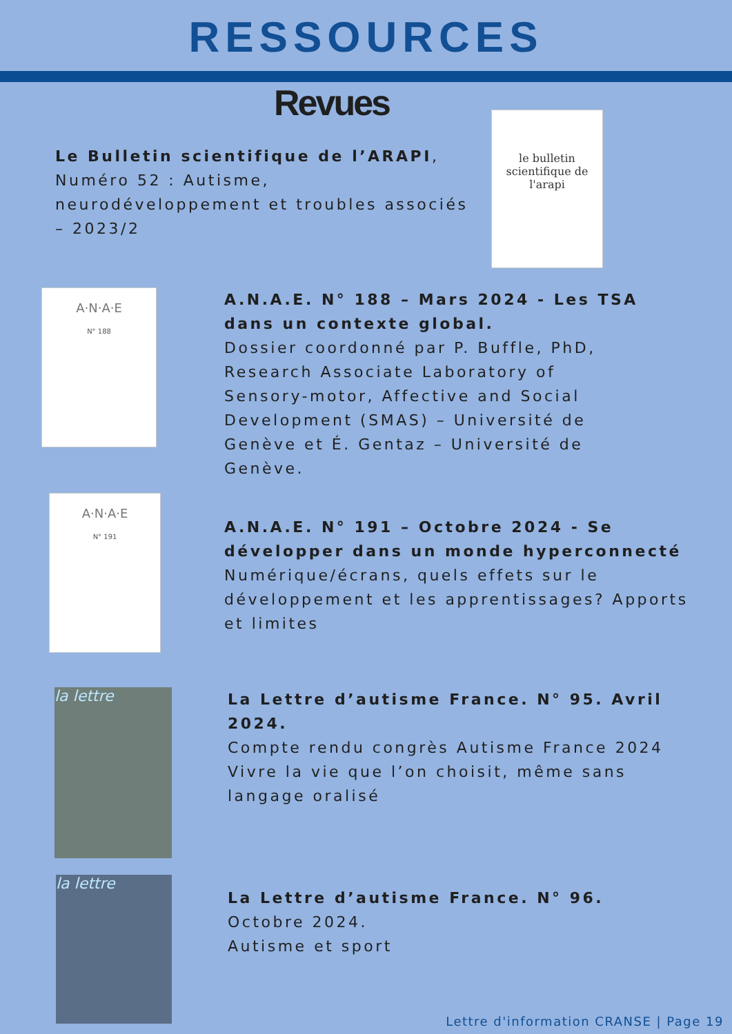RESSOURCES
Revues
Le Bulletin scientifique de l’ARAPI, Numéro 52 : Autisme, neurodéveloppement et troubles associés – 2023/2
le bulletin scientifique de l'arapi
A·N·A·E
N° 188
A.N.A.E. N° 188 – Mars 2024 - Les TSA dans un contexte global.
Dossier coordonné par P. Buffle, PhD, Research Associate Laboratory of Sensory-motor, Affective and Social Development (SMAS) – Université de Genève et É. Gentaz – Université de Genève.
A·N·A·E
N° 191
A.N.A.E. N° 191 – Octobre 2024 - Se développer dans un monde hyperconnecté
Numérique/écrans, quels effets sur le développement et les apprentissages? Apports et limites
la lettre
La Lettre d’autisme France. N° 95. Avril 2024.
Compte rendu congrès Autisme France 2024
Vivre la vie que l’on choisit, même sans langage oralisé
la lettre
La Lettre d’autisme France. N° 96.
Octobre 2024.
Autisme et sport
Lettre d'information CRANSE | Page 19